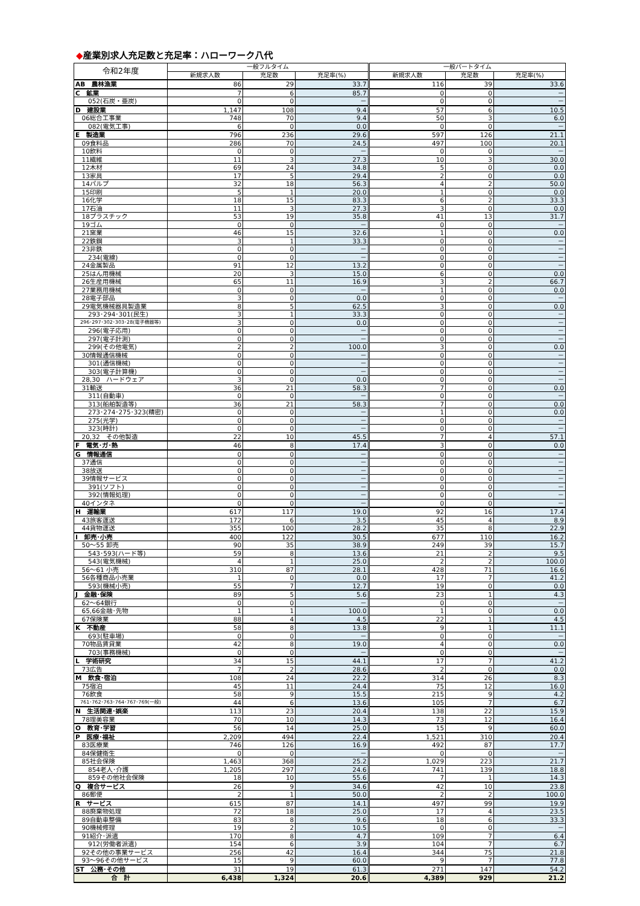◆産業別求人充足数と充足率：ハローワーク八代
| 令和2年度 | 一般フルタイム | | | 一般パートタイム | | |
| --- | --- | --- | --- | --- | --- | --- |
| | 新規求人数 | 充足数 | 充足率(%) | 新規求人数 | 充足数 | 充足率(%) |
| AB 農林漁業 | 86 | 29 | 33.7 | 116 | 39 | 33.6 |
| C 鉱業 | 7 | 6 | 85.7 | 0 | 0 | － |
| 052(石炭・亜炭) | 0 | 0 | － | 0 | 0 | － |
| D 建設業 | 1,147 | 108 | 9.4 | 57 | 6 | 10.5 |
| 06総合工事業 | 748 | 70 | 9.4 | 50 | 3 | 6.0 |
| 082(電気工事) | 6 | 0 | 0.0 | 0 | 0 | － |
| E 製造業 | 796 | 236 | 29.6 | 597 | 126 | 21.1 |
| 09食料品 | 286 | 70 | 24.5 | 497 | 100 | 20.1 |
| 10飲料 | 0 | 0 | － | 0 | 0 | － |
| 11繊維 | 11 | 3 | 27.3 | 10 | 3 | 30.0 |
| 12木材 | 69 | 24 | 34.8 | 5 | 0 | 0.0 |
| 13家具 | 17 | 5 | 29.4 | 2 | 0 | 0.0 |
| 14パルプ | 32 | 18 | 56.3 | 4 | 2 | 50.0 |
| 15印刷 | 5 | 1 | 20.0 | 1 | 0 | 0.0 |
| 16化学 | 18 | 15 | 83.3 | 6 | 2 | 33.3 |
| 17石油 | 11 | 3 | 27.3 | 3 | 0 | 0.0 |
| 18プラスチック | 53 | 19 | 35.8 | 41 | 13 | 31.7 |
| 19ゴム | 0 | 0 | － | 0 | 0 | － |
| 21窯業 | 46 | 15 | 32.6 | 1 | 0 | 0.0 |
| 22鉄鋼 | 3 | 1 | 33.3 | 0 | 0 | － |
| 23非鉄 | 0 | 0 | － | 0 | 0 | － |
| 234(電線) | 0 | 0 | － | 0 | 0 | － |
| 24金属製品 | 91 | 12 | 13.2 | 0 | 0 | － |
| 25はん用機械 | 20 | 3 | 15.0 | 6 | 0 | 0.0 |
| 26生産用機械 | 65 | 11 | 16.9 | 3 | 2 | 66.7 |
| 27業務用機械 | 0 | 0 | － | 1 | 0 | 0.0 |
| 28電子部品 | 3 | 0 | 0.0 | 0 | 0 | － |
| 29電気機械器具製造業 | 8 | 5 | 62.5 | 3 | 0 | 0.0 |
| 293･294･301(民生) | 3 | 1 | 33.3 | 0 | 0 | － |
| 296･297･302･303･28(電子機器等) | 3 | 0 | 0.0 | 0 | 0 | － |
| 296(電子応用) | 0 | 0 | － | 0 | 0 | － |
| 297(電子計測) | 0 | 0 | － | 0 | 0 | － |
| 299(その他電気) | 2 | 2 | 100.0 | 3 | 0 | 0.0 |
| 30情報通信機械 | 0 | 0 | － | 0 | 0 | － |
| 301(通信機械) | 0 | 0 | － | 0 | 0 | － |
| 303(電子計算機) | 0 | 0 | － | 0 | 0 | － |
| 28,30 ハードウェア | 3 | 0 | 0.0 | 0 | 0 | － |
| 31輸送 | 36 | 21 | 58.3 | 7 | 0 | 0.0 |
| 311(自動車) | 0 | 0 | － | 0 | 0 | － |
| 313(船舶製造等) | 36 | 21 | 58.3 | 7 | 0 | 0.0 |
| 273･274･275･323(精密) | 0 | 0 | － | 1 | 0 | 0.0 |
| 275(光学) | 0 | 0 | － | 0 | 0 | － |
| 323(時計) | 0 | 0 | － | 0 | 0 | － |
| 20,32 その他製造 | 22 | 10 | 45.5 | 7 | 4 | 57.1 |
| F 電気･ガ･熱 | 46 | 8 | 17.4 | 3 | 0 | 0.0 |
| G 情報通信 | 0 | 0 | － | 0 | 0 | － |
| 37通信 | 0 | 0 | － | 0 | 0 | － |
| 38放送 | 0 | 0 | － | 0 | 0 | － |
| 39情報サービス | 0 | 0 | － | 0 | 0 | － |
| 391(ソフト) | 0 | 0 | － | 0 | 0 | － |
| 392(情報処理) | 0 | 0 | － | 0 | 0 | － |
| 40インタネ | 0 | 0 | － | 0 | 0 | － |
| H 運輸業 | 617 | 117 | 19.0 | 92 | 16 | 17.4 |
| 43旅客運送 | 172 | 6 | 3.5 | 45 | 4 | 8.9 |
| 44貨物運送 | 355 | 100 | 28.2 | 35 | 8 | 22.9 |
| I 卸売･小売 | 400 | 122 | 30.5 | 677 | 110 | 16.2 |
| 50～55 卸売 | 90 | 35 | 38.9 | 249 | 39 | 15.7 |
| 543･593(ハード等) | 59 | 8 | 13.6 | 21 | 2 | 9.5 |
| 543(電気機械) | 4 | 1 | 25.0 | 2 | 2 | 100.0 |
| 56～61 小売 | 310 | 87 | 28.1 | 428 | 71 | 16.6 |
| 56各種商品小売業 | 1 | 0 | 0.0 | 17 | 7 | 41.2 |
| 593(機械小売) | 55 | 7 | 12.7 | 19 | 0 | 0.0 |
| J 金融･保険 | 89 | 5 | 5.6 | 23 | 1 | 4.3 |
| 62～64銀行 | 0 | 0 | － | 0 | 0 | － |
| 65,66金融･先物 | 1 | 1 | 100.0 | 1 | 0 | 0.0 |
| 67保険業 | 88 | 4 | 4.5 | 22 | 1 | 4.5 |
| K 不動産 | 58 | 8 | 13.8 | 9 | 1 | 11.1 |
| 693(駐車場) | 0 | 0 | － | 0 | 0 | － |
| 70物品賃貸業 | 42 | 8 | 19.0 | 4 | 0 | 0.0 |
| 703(事務機械) | 0 | 0 | － | 0 | 0 | － |
| L 学術研究 | 34 | 15 | 44.1 | 17 | 7 | 41.2 |
| 73広告 | 7 | 2 | 28.6 | 2 | 0 | 0.0 |
| M 飲食･宿泊 | 108 | 24 | 22.2 | 314 | 26 | 8.3 |
| 75宿泊 | 45 | 11 | 24.4 | 75 | 12 | 16.0 |
| 76飲食 | 58 | 9 | 15.5 | 215 | 9 | 4.2 |
| 761･762･763･764･767･769(一般) | 44 | 6 | 13.6 | 105 | 7 | 6.7 |
| N 生活関連･娯楽 | 113 | 23 | 20.4 | 138 | 22 | 15.9 |
| 78理美容業 | 70 | 10 | 14.3 | 73 | 12 | 16.4 |
| O 教育･学習 | 56 | 14 | 25.0 | 15 | 9 | 60.0 |
| P 医療･福祉 | 2,209 | 494 | 22.4 | 1,521 | 310 | 20.4 |
| 83医療業 | 746 | 126 | 16.9 | 492 | 87 | 17.7 |
| 84保健衛生 | 0 | 0 | － | 0 | 0 | － |
| 85社会保険 | 1,463 | 368 | 25.2 | 1,029 | 223 | 21.7 |
| 854老人･介護 | 1,205 | 297 | 24.6 | 741 | 139 | 18.8 |
| 859その他社会保険 | 18 | 10 | 55.6 | 7 | 1 | 14.3 |
| Q 複合サービス | 26 | 9 | 34.6 | 42 | 10 | 23.8 |
| 86郵便 | 2 | 1 | 50.0 | 2 | 2 | 100.0 |
| R サービス | 615 | 87 | 14.1 | 497 | 99 | 19.9 |
| 88廃棄物処理 | 72 | 18 | 25.0 | 17 | 4 | 23.5 |
| 89自動車整備 | 83 | 8 | 9.6 | 18 | 6 | 33.3 |
| 90機械修理 | 19 | 2 | 10.5 | 0 | 0 | － |
| 91紹介･派遣 | 170 | 8 | 4.7 | 109 | 7 | 6.4 |
| 912(労働者派遣) | 154 | 6 | 3.9 | 104 | 7 | 6.7 |
| 92その他の事業サービス | 256 | 42 | 16.4 | 344 | 75 | 21.8 |
| 93～96その他サービス | 15 | 9 | 60.0 | 9 | 7 | 77.8 |
| ST 公務･その他 | 31 | 19 | 61.3 | 271 | 147 | 54.2 |
| 合 計 | 6,438 | 1,324 | 20.6 | 4,389 | 929 | 21.2 |